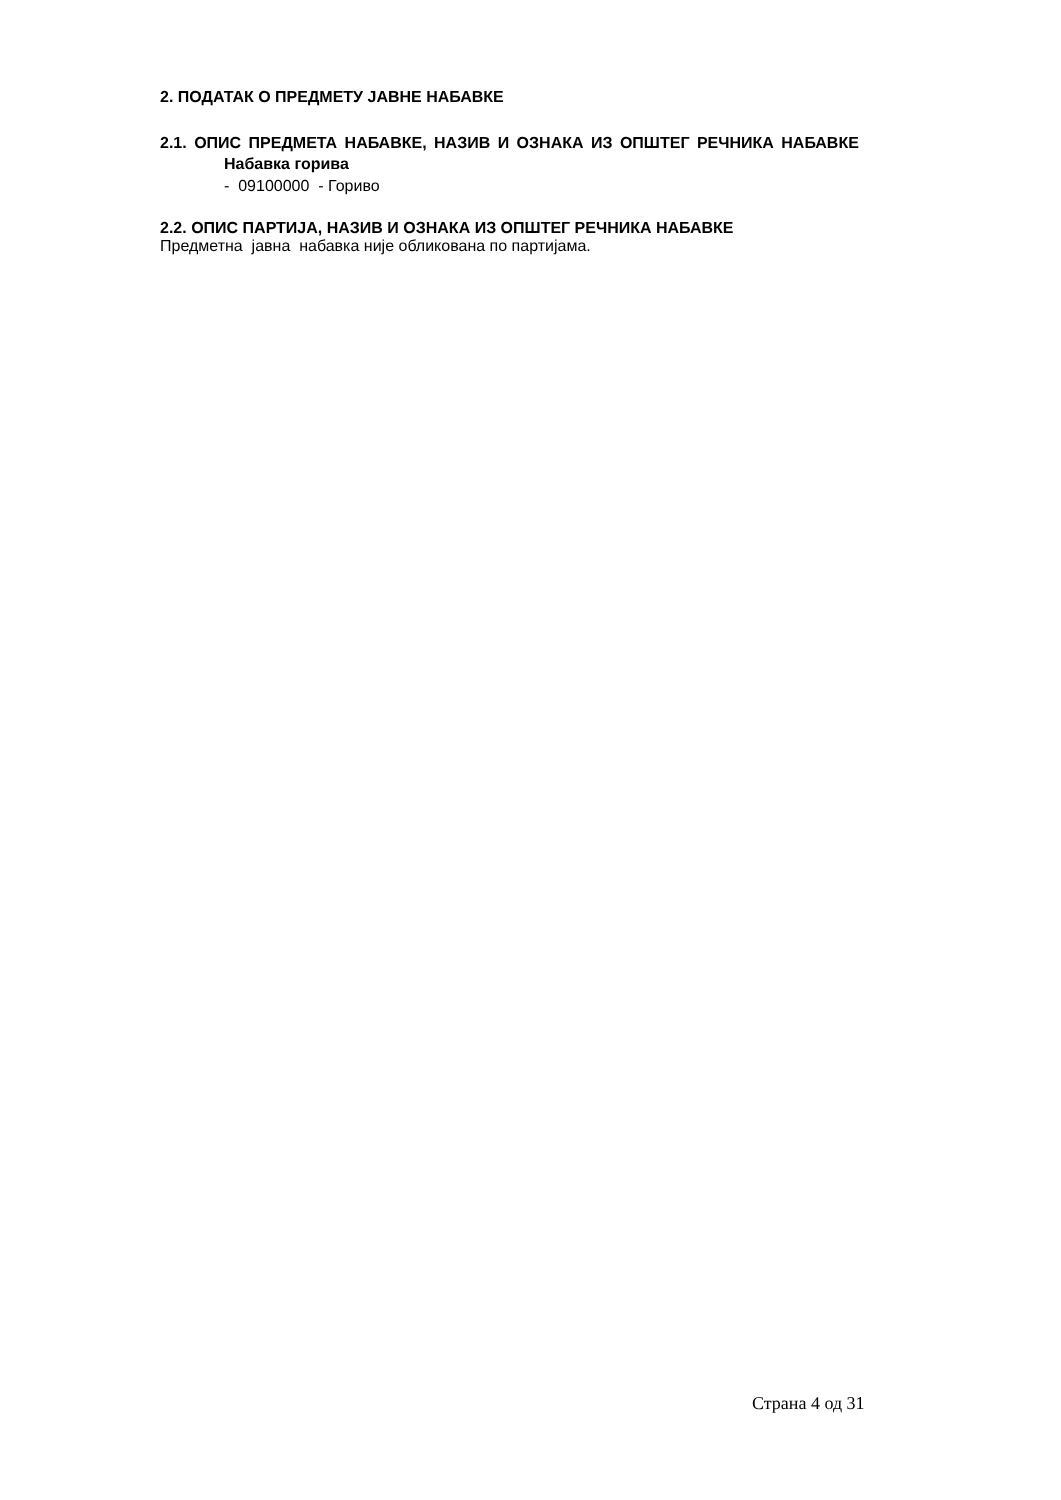2. ПОДАТАК О ПРЕДМЕТУ ЈАВНЕ НАБАВКЕ
2.1. ОПИС ПРЕДМЕТА НАБАВКЕ, НАЗИВ И ОЗНАКА ИЗ ОПШТЕГ РЕЧНИКА НАБАВКЕ
Набавка горива
- 09100000 - Гориво
2.2. ОПИС ПАРТИЈА, НАЗИВ И ОЗНАКА ИЗ ОПШТЕГ РЕЧНИКА НАБАВКЕ
Предметна јавна набавка није обликована по партијама.
Страна 4 од 31